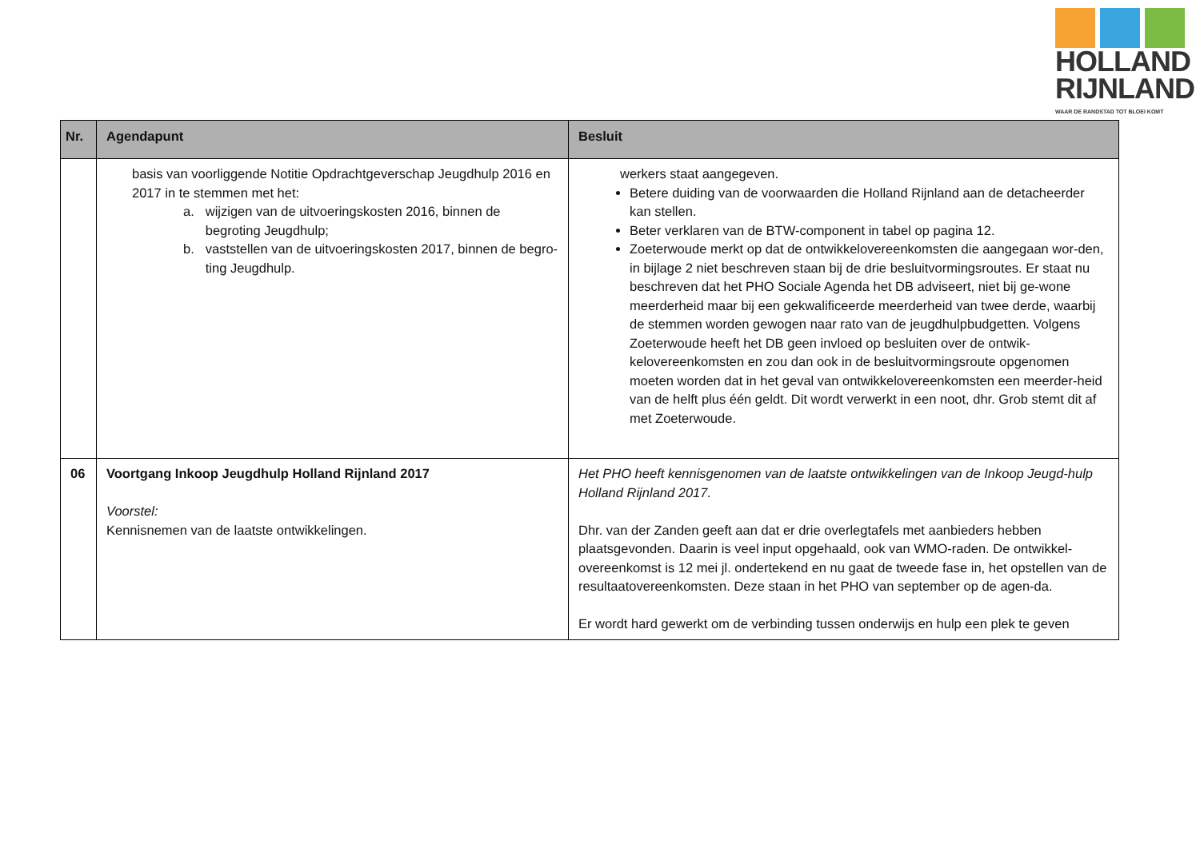HOLLAND
RIJNLAND
WAAR DE RANDSTAD TOT BLOEI KOMT
| Nr. | Agendapunt | Besluit |
| --- | --- | --- |
| | basis van voorliggende Notitie Opdrachtgeverschap Jeugdhulp 2016 en 2017 in te stemmen met het: a. wijzigen van de uitvoeringskosten 2016, binnen de begroting Jeugdhulp; b. vaststellen van de uitvoeringskosten 2017, binnen de begro-ting Jeugdhulp. | werkers staat aangegeven. Betere duiding van de voorwaarden die Holland Rijnland aan de detacheerder kan stellen. Beter verklaren van de BTW-component in tabel op pagina 12. Zoeterwoude merkt op dat de ontwikkelovereenkomsten die aangegaan wor-den, in bijlage 2 niet beschreven staan bij de drie besluitvormingsroutes. Er staat nu beschreven dat het PHO Sociale Agenda het DB adviseert, niet bij ge-wone meerderheid maar bij een gekwalificeerde meerderheid van twee derde, waarbij de stemmen worden gewogen naar rato van de jeugdhulpbudgetten. Volgens Zoeterwoude heeft het DB geen invloed op besluiten over de ontwik-kelovereenkomsten en zou dan ook in de besluitvormingsroute opgenomen moeten worden dat in het geval van ontwikkelovereenkomsten een meerder-heid van de helft plus één geldt. Dit wordt verwerkt in een noot, dhr. Grob stemt dit af met Zoeterwoude. |
| 06 | Voortgang Inkoop Jeugdhulp Holland Rijnland 2017 Voorstel: Kennisnemen van de laatste ontwikkelingen. | Het PHO heeft kennisgenomen van de laatste ontwikkelingen van de Inkoop Jeugd-hulp Holland Rijnland 2017. Dhr. van der Zanden geeft aan dat er drie overlegtafels met aanbieders hebben plaatsgevonden. Daarin is veel input opgehaald, ook van WMO-raden. De ontwikkel-overeenkomst is 12 mei jl. ondertekend en nu gaat de tweede fase in, het opstellen van de resultaatovereenkomsten. Deze staan in het PHO van september op de agen-da. Er wordt hard gewerkt om de verbinding tussen onderwijs en hulp een plek te geven |